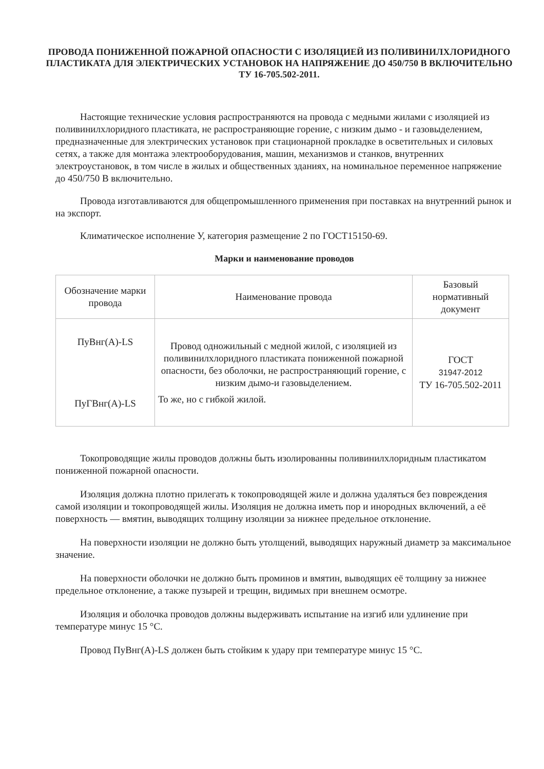ПРОВОДА ПОНИЖЕННОЙ ПОЖАРНОЙ ОПАСНОСТИ С ИЗОЛЯЦИЕЙ ИЗ ПОЛИВИНИЛХЛОРИДНОГО ПЛАСТИКАТА ДЛЯ ЭЛЕКТРИЧЕСКИХ УСТАНОВОК НА НАПРЯЖЕНИЕ ДО 450/750 В ВКЛЮЧИТЕЛЬНО
ТУ 16-705.502-2011.
Настоящие технические условия распространяются на провода с медными жилами с изоляцией из поливинилхлоридного пластиката, не распространяющие горение, с низким дымо - и газовыделением, предназначенные для электрических установок при стационарной прокладке в осветительных и силовых сетях, а также для монтажа электрооборудования, машин, механизмов и станков, внутренних электроустановок, в том числе в жилых и общественных зданиях, на номинальное переменное напряжение до 450/750 В включительно.
Провода изготавливаются для общепромышленного применения при поставках на внутренний рынок и на экспорт.
Климатическое исполнение У, категория размещение 2 по ГОСТ15150-69.
Марки и наименование проводов
| Обозначение марки провода | Наименование провода | Базовый нормативный документ |
| --- | --- | --- |
| ПуВнг(А)-LS ПуГВнг(А)-LS | Провод одножильный с медной жилой, с изоляцией из поливинилхлоридного пластиката пониженной пожарной опасности, без оболочки, не распространяющий горение, с низким дымо-и газовыделением. То же, но с гибкой жилой. | ГОСТ 31947-2012 ТУ 16-705.502-2011 |
Токопроводящие жилы проводов должны быть изолированны поливинилхлоридным пластикатом пониженной пожарной опасности.
Изоляция должна плотно прилегать к токопроводящей жиле и должна удаляться без повреждения самой изоляции и токопроводящей жилы. Изоляция не должна иметь пор и инородных включений, а её поверхность — вмятин, выводящих толщину изоляции за нижнее предельное отклонение.
На поверхности изоляции не должно быть утолщений, выводящих наружный диаметр за максимальное значение.
На поверхности оболочки не должно быть проминов и вмятин, выводящих её толщину за нижнее предельное отклонение, а также пузырей и трещин, видимых при внешнем осмотре.
Изоляция и оболочка проводов должны выдерживать испытание на изгиб или удлинение при температуре минус 15 °С.
Провод ПуВнг(А)-LS должен быть стойким к удару при температуре минус 15 °С.